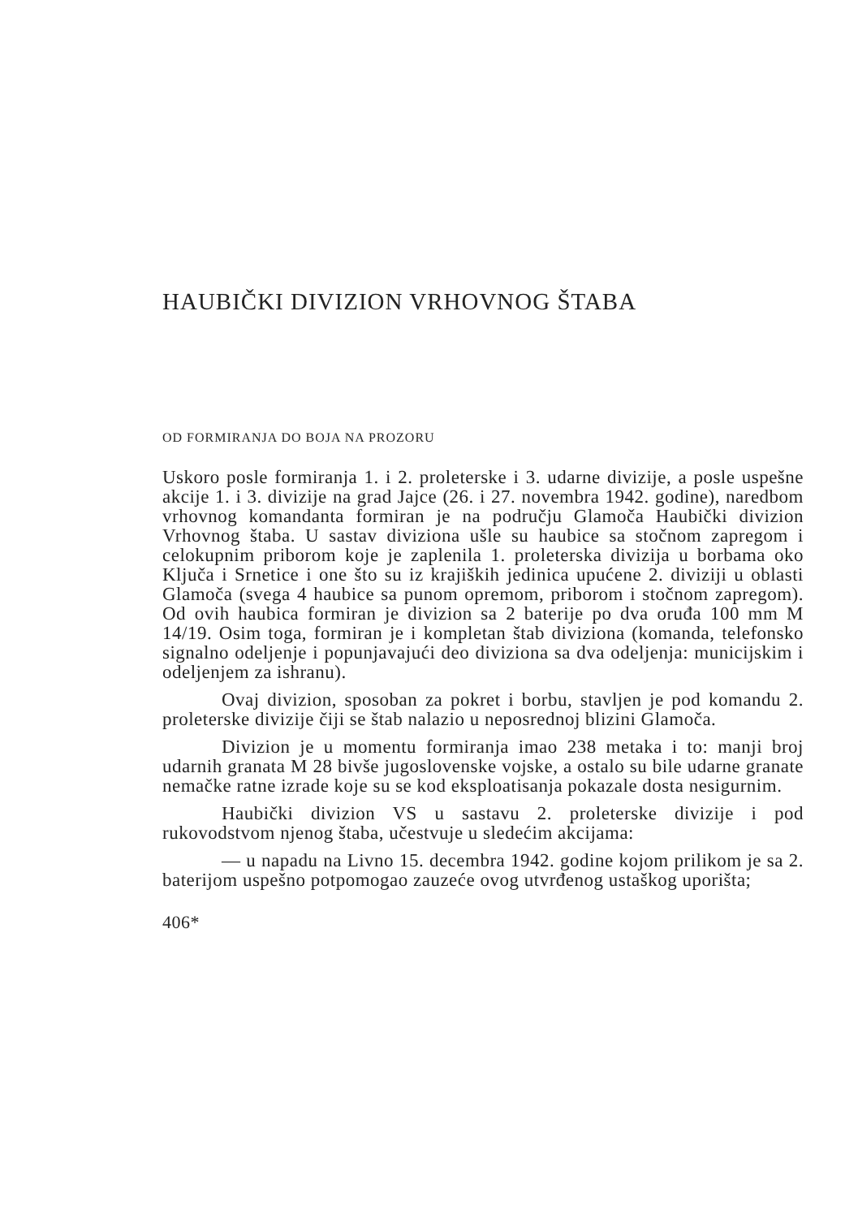HAUBIČKI DIVIZION VRHOVNOG ŠTABA
OD FORMIRANJA DO BOJA NA PROZORU
Uskoro posle formiranja 1. i 2. proleterske i 3. udarne divizije, a posle uspešne akcije 1. i 3. divizije na grad Jajce (26. i 27. novembra 1942. godine), naredbom vrhovnog komandanta formiran je na području Glamoča Haubički divizion Vrhovnog štaba. U sastav diviziona ušle su haubice sa stočnom zapregom i celokupnim priborom koje je zaplenila 1. proleterska divizija u borbama oko Ključa i Srnetice i one što su iz krajiških jedinica upućene 2. diviziji u oblasti Glamoča (svega 4 haubice sa punom opremom, priborom i stočnom zapregom). Od ovih haubica formiran je divizion sa 2 baterije po dva oruđa 100 mm M 14/19. Osim toga, formiran je i kompletan štab diviziona (komanda, telefonsko signalno odeljenje i popunjavajući deo diviziona sa dva odeljenja: municijskim i odeljenjem za ishranu).
Ovaj divizion, sposoban za pokret i borbu, stavljen je pod komandu 2. proleterske divizije čiji se štab nalazio u neposrednoj blizini Glamoča.
Divizion je u momentu formiranja imao 238 metaka i to: manji broj udarnih granata M 28 bivše jugoslovenske vojske, a ostalo su bile udarne granate nemačke ratne izrade koje su se kod eksploatisanja pokazale dosta nesigurnim.
Haubički divizion VS u sastavu 2. proleterske divizije i pod rukovodstvom njenog štaba, učestvuje u sledećim akcijama:
— u napadu na Livno 15. decembra 1942. godine kojom prilikom je sa 2. baterijom uspešno potpomogao zauzeće ovog utvrđenog ustaškog uporišta;
406*